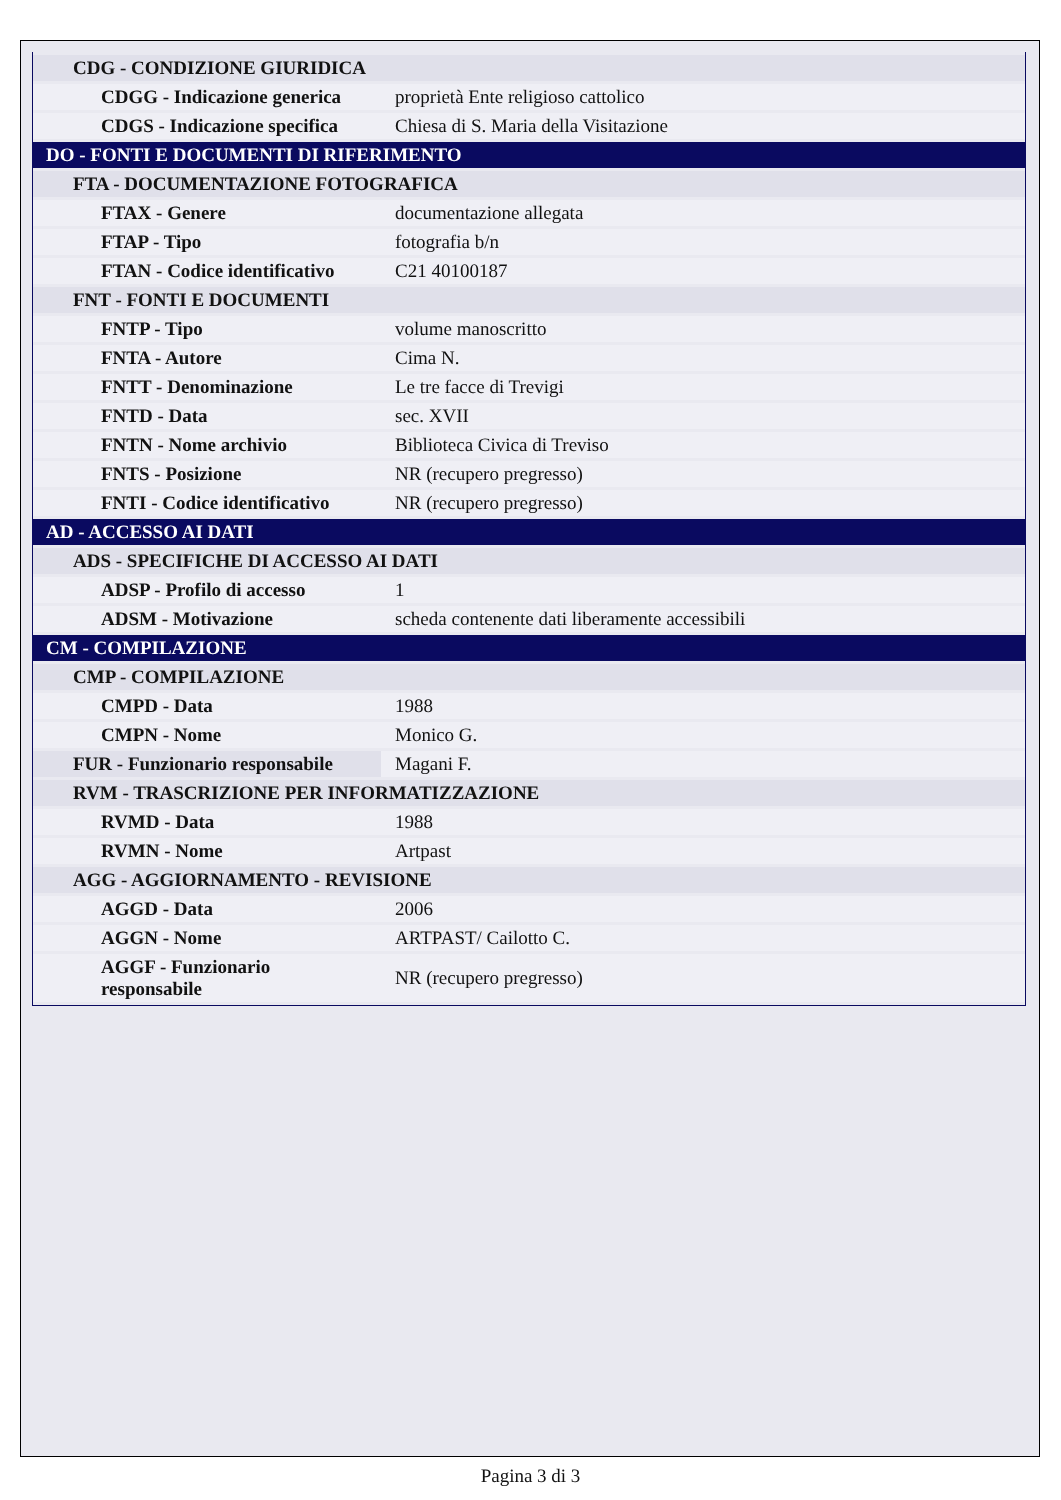| CDG - CONDIZIONE GIURIDICA | |
| CDGG - Indicazione generica | proprietà Ente religioso cattolico |
| CDGS - Indicazione specifica | Chiesa di S. Maria della Visitazione |
| DO - FONTI E DOCUMENTI DI RIFERIMENTO | |
| FTA - DOCUMENTAZIONE FOTOGRAFICA | |
| FTAX - Genere | documentazione allegata |
| FTAP - Tipo | fotografia b/n |
| FTAN - Codice identificativo | C21 40100187 |
| FNT - FONTI E DOCUMENTI | |
| FNTP - Tipo | volume manoscritto |
| FNTA - Autore | Cima N. |
| FNTT - Denominazione | Le tre facce di Trevigi |
| FNTD - Data | sec. XVII |
| FNTN - Nome archivio | Biblioteca Civica di Treviso |
| FNTS - Posizione | NR (recupero pregresso) |
| FNTI - Codice identificativo | NR (recupero pregresso) |
| AD - ACCESSO AI DATI | |
| ADS - SPECIFICHE DI ACCESSO AI DATI | |
| ADSP - Profilo di accesso | 1 |
| ADSM - Motivazione | scheda contenente dati liberamente accessibili |
| CM - COMPILAZIONE | |
| CMP - COMPILAZIONE | |
| CMPD - Data | 1988 |
| CMPN - Nome | Monico G. |
| FUR - Funzionario responsabile | Magani F. |
| RVM - TRASCRIZIONE PER INFORMATIZZAZIONE | |
| RVMD - Data | 1988 |
| RVMN - Nome | Artpast |
| AGG - AGGIORNAMENTO - REVISIONE | |
| AGGD - Data | 2006 |
| AGGN - Nome | ARTPAST/ Cailotto C. |
| AGGF - Funzionario responsabile | NR (recupero pregresso) |
Pagina 3 di 3